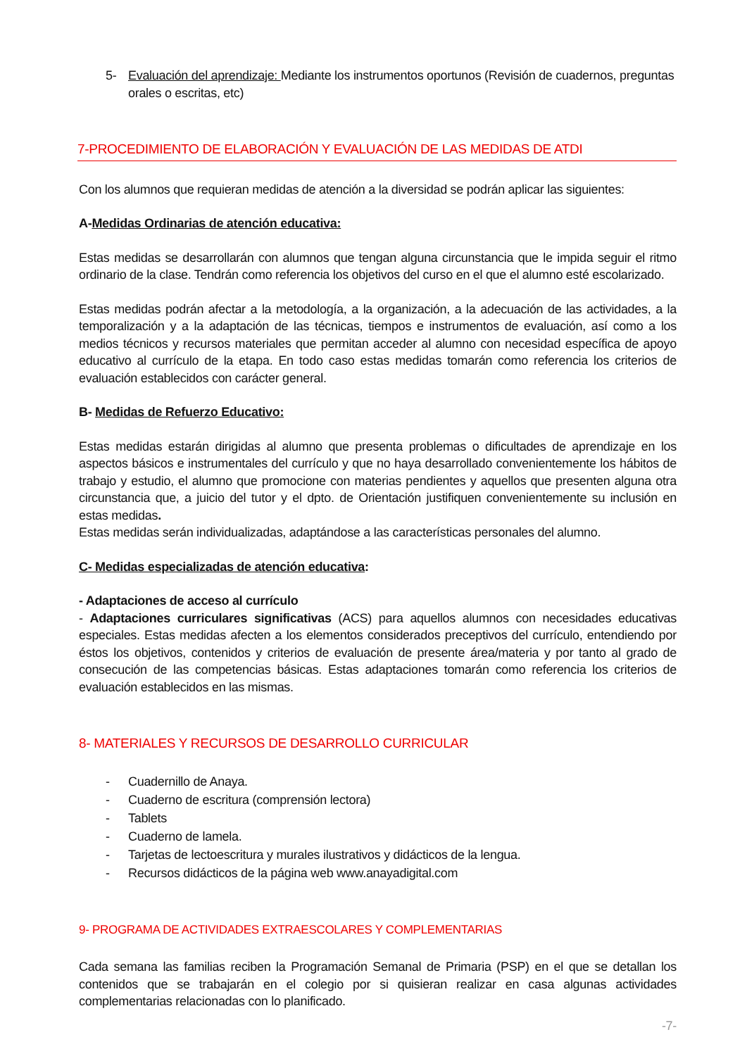5- Evaluación del aprendizaje: Mediante los instrumentos oportunos (Revisión de cuadernos, preguntas orales o escritas, etc)
7-PROCEDIMIENTO DE ELABORACIÓN Y EVALUACIÓN DE LAS MEDIDAS DE ATDI
Con los alumnos que requieran medidas de atención a la diversidad se podrán aplicar las siguientes:
A-Medidas Ordinarias de atención educativa:
Estas medidas se desarrollarán con alumnos que tengan alguna circunstancia que le impida seguir el ritmo ordinario de la clase. Tendrán como referencia los objetivos del curso en el que el alumno esté escolarizado.
Estas medidas podrán afectar a la metodología, a la organización, a la adecuación de las actividades, a la temporalización y a la adaptación de las técnicas, tiempos e instrumentos de evaluación, así como a los medios técnicos y recursos materiales que permitan acceder al alumno con necesidad específica de apoyo educativo al currículo de la etapa. En todo caso estas medidas tomarán como referencia los criterios de evaluación establecidos con carácter general.
B- Medidas de Refuerzo Educativo:
Estas medidas estarán dirigidas al alumno que presenta problemas o dificultades de aprendizaje en los aspectos básicos e instrumentales del currículo y que no haya desarrollado convenientemente los hábitos de trabajo y estudio, el alumno que promocione con materias pendientes y aquellos que presenten alguna otra circunstancia que, a juicio del tutor y el dpto. de Orientación justifiquen convenientemente su inclusión en estas medidas.
Estas medidas serán individualizadas, adaptándose a las características personales del alumno.
C- Medidas especializadas de atención educativa:
- Adaptaciones de acceso al currículo
- Adaptaciones curriculares significativas (ACS) para aquellos alumnos con necesidades educativas especiales. Estas medidas afecten a los elementos considerados preceptivos del currículo, entendiendo por éstos los objetivos, contenidos y criterios de evaluación de presente área/materia y por tanto al grado de consecución de las competencias básicas. Estas adaptaciones tomarán como referencia los criterios de evaluación establecidos en las mismas.
8- MATERIALES Y RECURSOS DE DESARROLLO CURRICULAR
- Cuadernillo de Anaya.
- Cuaderno de escritura (comprensión lectora)
- Tablets
- Cuaderno de lamela.
- Tarjetas de lectoescritura y murales ilustrativos y didácticos de la lengua.
- Recursos didácticos de la página web www.anayadigital.com
9- PROGRAMA DE ACTIVIDADES EXTRAESCOLARES Y COMPLEMENTARIAS
Cada semana las familias reciben la Programación Semanal de Primaria (PSP) en el que se detallan los contenidos que se trabajarán en el colegio por si quisieran realizar en casa algunas actividades complementarias relacionadas con lo planificado.
-7-